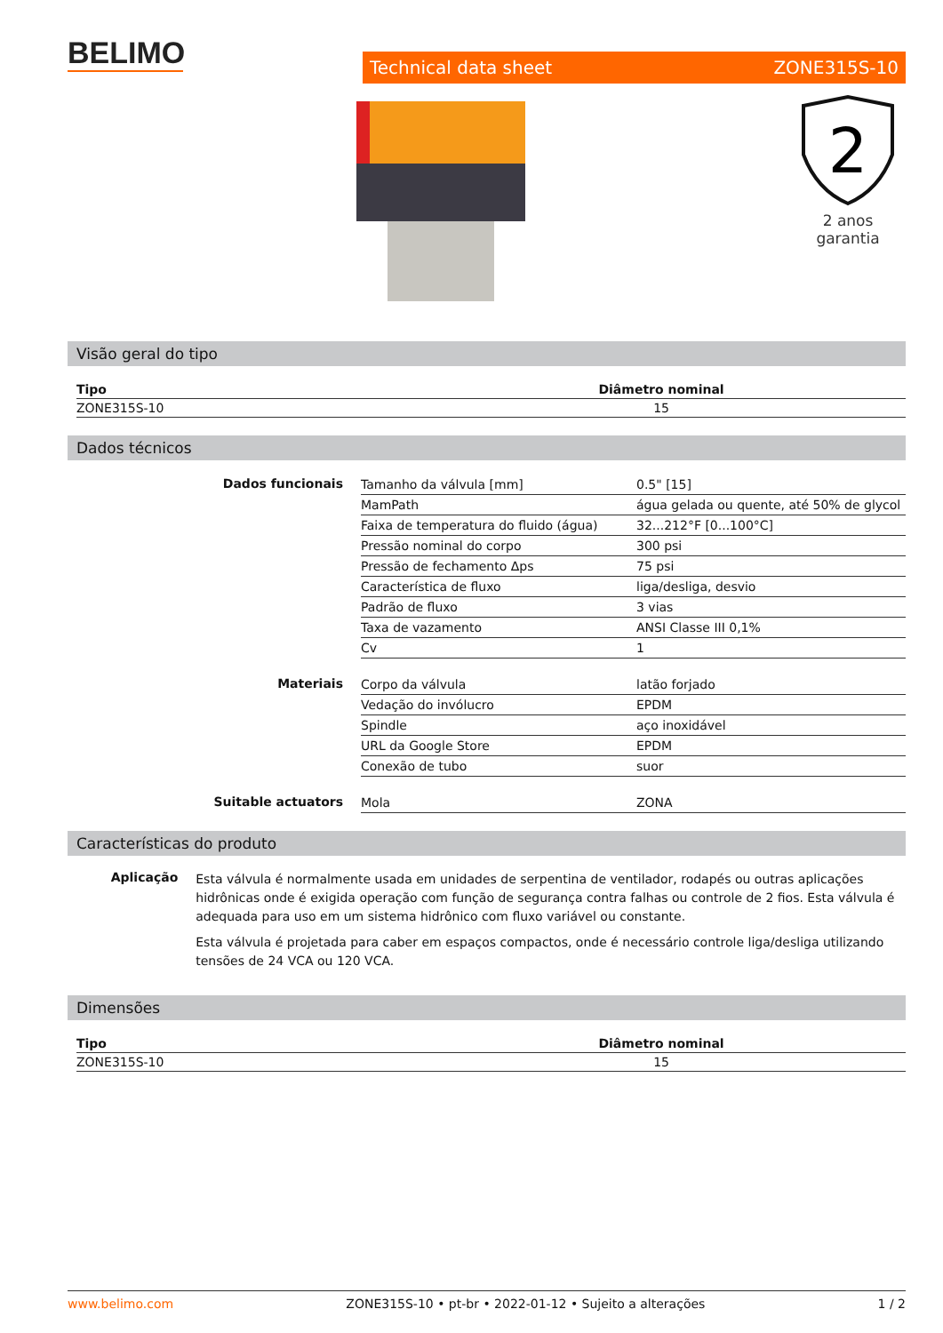BELIMO
Technical data sheet ZONE315S-10
2
2 anos garantia
Visão geral do tipo
| Tipo | Diâmetro nominal |
| --- | --- |
| ZONE315S-10 | 15 |
Dados técnicos
| Dados funcionais | Tamanho da válvula [mm] | 0.5" [15] |
| | MamPath | água gelada ou quente, até 50% de glycol |
| | Faixa de temperatura do fluido (água) | 32...212°F [0...100°C] |
| | Pressão nominal do corpo | 300 psi |
| | Pressão de fechamento Δps | 75 psi |
| | Característica de fluxo | liga/desliga, desvio |
| | Padrão de fluxo | 3 vias |
| | Taxa de vazamento | ANSI Classe III 0,1% |
| | Cv | 1 |
| Materiais | Corpo da válvula | latão forjado |
| | Vedação do invólucro | EPDM |
| | Spindle | aço inoxidável |
| | URL da Google Store | EPDM |
| | Conexão de tubo | suor |
| Suitable actuators | Mola | ZONA |
Características do produto
Aplicação
Esta válvula é normalmente usada em unidades de serpentina de ventilador, rodapés ou outras aplicações hidrônicas onde é exigida operação com função de segurança contra falhas ou controle de 2 fios. Esta válvula é adequada para uso em um sistema hidrônico com fluxo variável ou constante.
Esta válvula é projetada para caber em espaços compactos, onde é necessário controle liga/desliga utilizando tensões de 24 VCA ou 120 VCA.
Dimensões
| Tipo | Diâmetro nominal |
| --- | --- |
| ZONE315S-10 | 15 |
www.belimo.com ZONE315S-10 • pt-br • 2022-01-12 • Sujeito a alterações 1 / 2